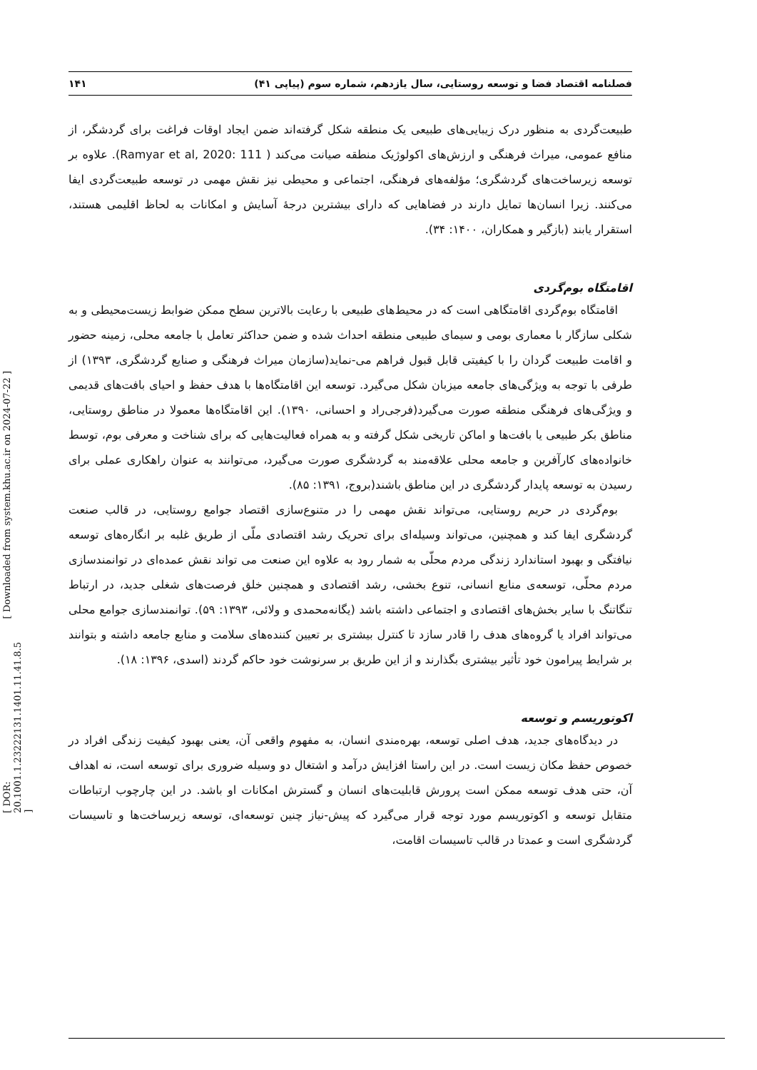فصلنامه اقتصاد فضا و توسعه روستایی، سال یازدهم، شماره سوم (پیاپی ۴۱) ۱۴۱
طبیعت‌گردی به منظور درک زیبایی‌های طبیعی یک منطقه شکل گرفته‌اند ضمن ایجاد اوقات فراغت برای گردشگر، از منافع عمومی، میراث فرهنگی و ارزش‌های اکولوژیک منطقه صیانت می‌کند ( Ramyar et al, 2020: 111). علاوه بر توسعه زیرساخت‌های گردشگری؛ مؤلفه‌های فرهنگی، اجتماعی و محیطی نیز نقش مهمی در توسعه طبیعت‌گردی ایفا می‌کنند. زیرا انسان‌ها تمایل دارند در فضاهایی که دارای بیشترین درجهٔ آسایش و امکانات به لحاظ اقلیمی هستند، استقرار یابند (بازگیر و همکاران، ۱۴۰۰: ۳۴).
اقامتگاه بوم‌گردی
اقامتگاه بوم‌گردی اقامتگاهی است که در محیط‌های طبیعی با رعایت بالاترین سطح ممکن ضوابط زیست‌محیطی و به شکلی سازگار با معماری بومی و سیمای طبیعی منطقه احداث شده و ضمن حداکثر تعامل با جامعه محلی، زمینه حضور و اقامت طبیعت گردان را با کیفیتی قابل قبول فراهم می-نماید(سازمان میراث فرهنگی و صنایع گردشگری، ۱۳۹۳) از طرفی با توجه به ویژگی‌های جامعه میزبان شکل می‌گیرد. توسعه این اقامتگاه‌ها با هدف حفظ و احیای بافت‌های قدیمی و ویژگی‌های فرهنگی منطقه صورت می‌گیرد(فرجی‌راد و احسانی، ۱۳۹۰). این اقامتگاه‌ها معمولا در مناطق روستایی، مناطق بکر طبیعی یا بافت‌ها و اماکن تاریخی شکل گرفته و به همراه فعالیت‌هایی که برای شناخت و معرفی بوم، توسط خانواده‌های کارآفرین و جامعه محلی علاقه‌مند به گردشگری صورت می‌گیرد، می‌توانند به عنوان راهکاری عملی برای رسیدن به توسعه پایدار گردشگری در این مناطق باشند(بروج، ۱۳۹۱: ۸۵).
بوم‌گردی در حریم روستایی، می‌تواند نقش مهمی را در متنوع‌سازی اقتصاد جوامع روستایی، در قالب صنعت گردشگری ایفا کند و همچنین، می‌تواند وسیله‌ای برای تحریک رشد اقتصادی ملّی از طریق غلبه بر انگاره‌های توسعه نیافتگی و بهبود استاندارد زندگی مردم محلّی به شمار رود به علاوه این صنعت می تواند نقش عمده‌ای در توانمندسازی مردم محلّی، توسعه‌ی منابع انسانی، تنوع بخشی، رشد اقتصادی و همچنین خلق فرصت‌های شغلی جدید، در ارتباط تنگاتنگ با سایر بخش‌های اقتصادی و اجتماعی داشته باشد (یگانه‌محمدی و ولائی، ۱۳۹۳: ۵۹). توانمندسازی جوامع محلی می‌تواند افراد یا گروه‌های هدف را قادر سازد تا کنترل بیشتری بر تعیین کننده‌های سلامت و منابع جامعه داشته و بتوانند بر شرایط پیرامون خود تأثیر بیشتری بگذارند و از این طریق بر سرنوشت خود حاکم گردند (اسدی، ۱۳۹۶: ۱۸).
اکوتوریسم و توسعه
در دیدگاه‌های جدید، هدف اصلی توسعه، بهره‌مندی انسان، به مفهوم واقعی آن، یعنی بهبود کیفیت زندگی افراد در خصوص حفظ مکان زیست است. در این راستا افزایش درآمد و اشتغال دو وسیله ضروری برای توسعه است، نه اهداف آن، حتی هدف توسعه ممکن است پرورش قابلیت‌های انسان و گسترش امکانات او باشد. در این چارچوب ارتباطات متقابل توسعه و اکوتوریسم مورد توجه قرار می‌گیرد که پیش-نیاز چنین توسعه‌ای، توسعه زیرساخت‌ها و تاسیسات گردشگری است و عمدتا در قالب تاسیسات اقامت،
[ Downloaded from system.khu.ac.ir on 2024-07-22 ]
[ DOR: 20.1001.1.23222131.1401.11.41.8.5 ]